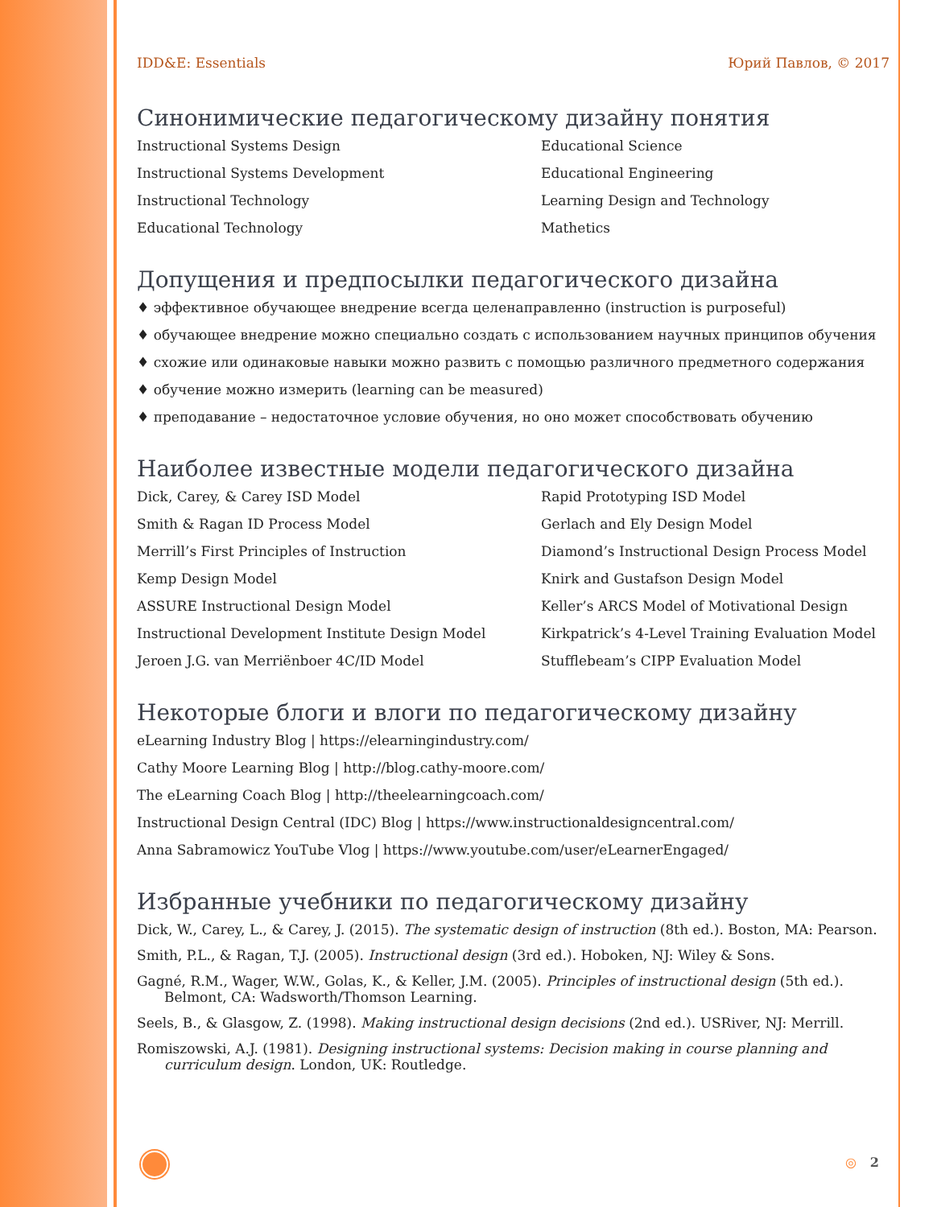IDD&E: Essentials Юрий Павлов, © 2017
Синонимические педагогическому дизайну понятия
Instructional Systems Design
Educational Science
Instructional Systems Development
Educational Engineering
Instructional Technology
Learning Design and Technology
Educational Technology
Mathetics
Допущения и предпосылки педагогического дизайна
♦ эффективное обучающее внедрение всегда целенаправленно (instruction is purposeful)
♦ обучающее внедрение можно специально создать с использованием научных принципов обучения
♦ схожие или одинаковые навыки можно развить с помощью различного предметного содержания
♦ обучение можно измерить (learning can be measured)
♦ преподавание – недостаточное условие обучения, но оно может способствовать обучению
Наиболее известные модели педагогического дизайна
Dick, Carey, & Carey ISD Model
Rapid Prototyping ISD Model
Smith & Ragan ID Process Model
Gerlach and Ely Design Model
Merrill’s First Principles of Instruction
Diamond’s Instructional Design Process Model
Kemp Design Model
Knirk and Gustafson Design Model
ASSURE Instructional Design Model
Keller’s ARCS Model of Motivational Design
Instructional Development Institute Design Model
Kirkpatrick’s 4-Level Training Evaluation Model
Jeroen J.G. van Merriënboer 4C/ID Model
Stufflebeam’s CIPP Evaluation Model
Некоторые блоги и влоги по педагогическому дизайну
eLearning Industry Blog | https://elearningindustry.com/
Cathy Moore Learning Blog | http://blog.cathy-moore.com/
The eLearning Coach Blog | http://theelearningcoach.com/
Instructional Design Central (IDC) Blog | https://www.instructionaldesigncentral.com/
Anna Sabramowicz YouTube Vlog | https://www.youtube.com/user/eLearnerEngaged/
Избранные учебники по педагогическому дизайну
Dick, W., Carey, L., & Carey, J. (2015). The systematic design of instruction (8th ed.). Boston, MA: Pearson.
Smith, P.L., & Ragan, T.J. (2005). Instructional design (3rd ed.). Hoboken, NJ: Wiley & Sons.
Gagné, R.M., Wager, W.W., Golas, K., & Keller, J.M. (2005). Principles of instructional design (5th ed.). Belmont, CA: Wadsworth/Thomson Learning.
Seels, B., & Glasgow, Z. (1998). Making instructional design decisions (2nd ed.). USRiver, NJ: Merrill.
Romiszowski, A.J. (1981). Designing instructional systems: Decision making in course planning and curriculum design. London, UK: Routledge.
◎ 2